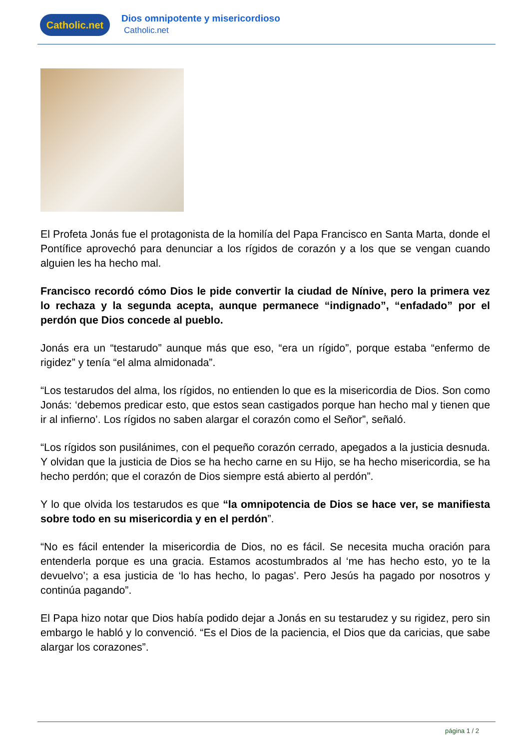Catholic.net
Dios omnipotente y misericordioso
Catholic.net
El Profeta Jonás fue el protagonista de la homilía del Papa Francisco en Santa Marta, donde el Pontífice aprovechó para denunciar a los rígidos de corazón y a los que se vengan cuando alguien les ha hecho mal.
Francisco recordó cómo Dios le pide convertir la ciudad de Nínive, pero la primera vez lo rechaza y la segunda acepta, aunque permanece “indignado”, “enfadado” por el perdón que Dios concede al pueblo.
Jonás era un “testarudo” aunque más que eso, “era un rígido”, porque estaba “enfermo de rigidez” y tenía “el alma almidonada”.
“Los testarudos del alma, los rígidos, no entienden lo que es la misericordia de Dios. Son como Jonás: ‘debemos predicar esto, que estos sean castigados porque han hecho mal y tienen que ir al infierno’. Los rígidos no saben alargar el corazón como el Señor”, señaló.
“Los rígidos son pusilánimes, con el pequeño corazón cerrado, apegados a la justicia desnuda. Y olvidan que la justicia de Dios se ha hecho carne en su Hijo, se ha hecho misericordia, se ha hecho perdón; que el corazón de Dios siempre está abierto al perdón”.
Y lo que olvida los testarudos es que “la omnipotencia de Dios se hace ver, se manifiesta sobre todo en su misericordia y en el perdón”.
“No es fácil entender la misericordia de Dios, no es fácil. Se necesita mucha oración para entenderla porque es una gracia. Estamos acostumbrados al ‘me has hecho esto, yo te la devuelvo’; a esa justicia de ‘lo has hecho, lo pagas’. Pero Jesús ha pagado por nosotros y continúa pagando”.
El Papa hizo notar que Dios había podido dejar a Jonás en su testarudez y su rigidez, pero sin embargo le habló y lo convenció. “Es el Dios de la paciencia, el Dios que da caricias, que sabe alargar los corazones”.
página 1 / 2